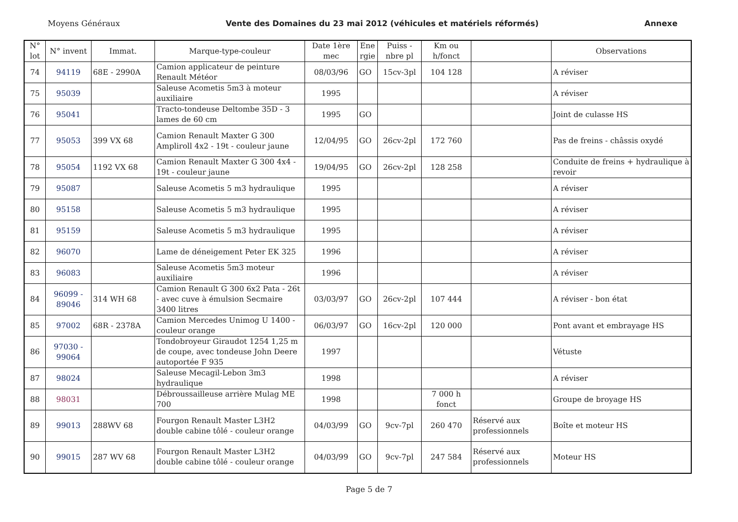Moyens Généraux Vente des Domaines du 23 mai 2012 (véhicules et matériels réformés) Annexe
| N° lot | N° invent | Immat. | Marque-type-couleur | Date 1ère mec | Ene rgie | Puiss - nbre pl | Km ou h/fonct | | Observations |
| --- | --- | --- | --- | --- | --- | --- | --- | --- | --- |
| 74 | 94119 | 68E - 2990A | Camion applicateur de peinture Renault Météor | 08/03/96 | GO | 15cv-3pl | 104 128 | | A réviser |
| 75 | 95039 | | Saleuse Acometis 5m3 à moteur auxiliaire | 1995 | | | | | A réviser |
| 76 | 95041 | | Tracto-tondeuse Deltombe 35D - 3 lames de 60 cm | 1995 | GO | | | | Joint de culasse HS |
| 77 | 95053 | 399 VX 68 | Camion Renault Maxter G 300 Ampliroll 4x2 - 19t - couleur jaune | 12/04/95 | GO | 26cv-2pl | 172 760 | | Pas de freins - châssis oxydé |
| 78 | 95054 | 1192 VX 68 | Camion Renault Maxter G 300 4x4 - 19t - couleur jaune | 19/04/95 | GO | 26cv-2pl | 128 258 | | Conduite de freins + hydraulique à revoir |
| 79 | 95087 | | Saleuse Acometis 5 m3 hydraulique | 1995 | | | | | A réviser |
| 80 | 95158 | | Saleuse Acometis 5 m3 hydraulique | 1995 | | | | | A réviser |
| 81 | 95159 | | Saleuse Acometis 5 m3 hydraulique | 1995 | | | | | A réviser |
| 82 | 96070 | | Lame de déneigement Peter EK 325 | 1996 | | | | | A réviser |
| 83 | 96083 | | Saleuse Acometis 5m3 moteur auxiliaire | 1996 | | | | | A réviser |
| 84 | 96099 - 89046 | 314 WH 68 | Camion Renault G 300 6x2 Pata - 26t - avec cuve à émulsion Secmaire 3400 litres | 03/03/97 | GO | 26cv-2pl | 107 444 | | A réviser - bon état |
| 85 | 97002 | 68R - 2378A | Camion Mercedes Unimog U 1400 - couleur orange | 06/03/97 | GO | 16cv-2pl | 120 000 | | Pont avant et embrayage HS |
| 86 | 97030 - 99064 | | Tondobroyeur Giraudot 1254 1,25 m de coupe, avec tondeuse John Deere autoportée F 935 | 1997 | | | | | Vétuste |
| 87 | 98024 | | Saleuse Mecagil-Lebon 3m3 hydraulique | 1998 | | | | | A réviser |
| 88 | 98031 | | Débroussailleuse arrière Mulag ME 700 | 1998 | | | 7 000 h fonct | | Groupe de broyage HS |
| 89 | 99013 | 288WV 68 | Fourgon Renault Master L3H2 double cabine tôlé - couleur orange | 04/03/99 | GO | 9cv-7pl | 260 470 | Réservé aux professionnels | Boîte et moteur HS |
| 90 | 99015 | 287 WV 68 | Fourgon Renault Master L3H2 double cabine tôlé - couleur orange | 04/03/99 | GO | 9cv-7pl | 247 584 | Réservé aux professionnels | Moteur HS |
Page 5 de 7